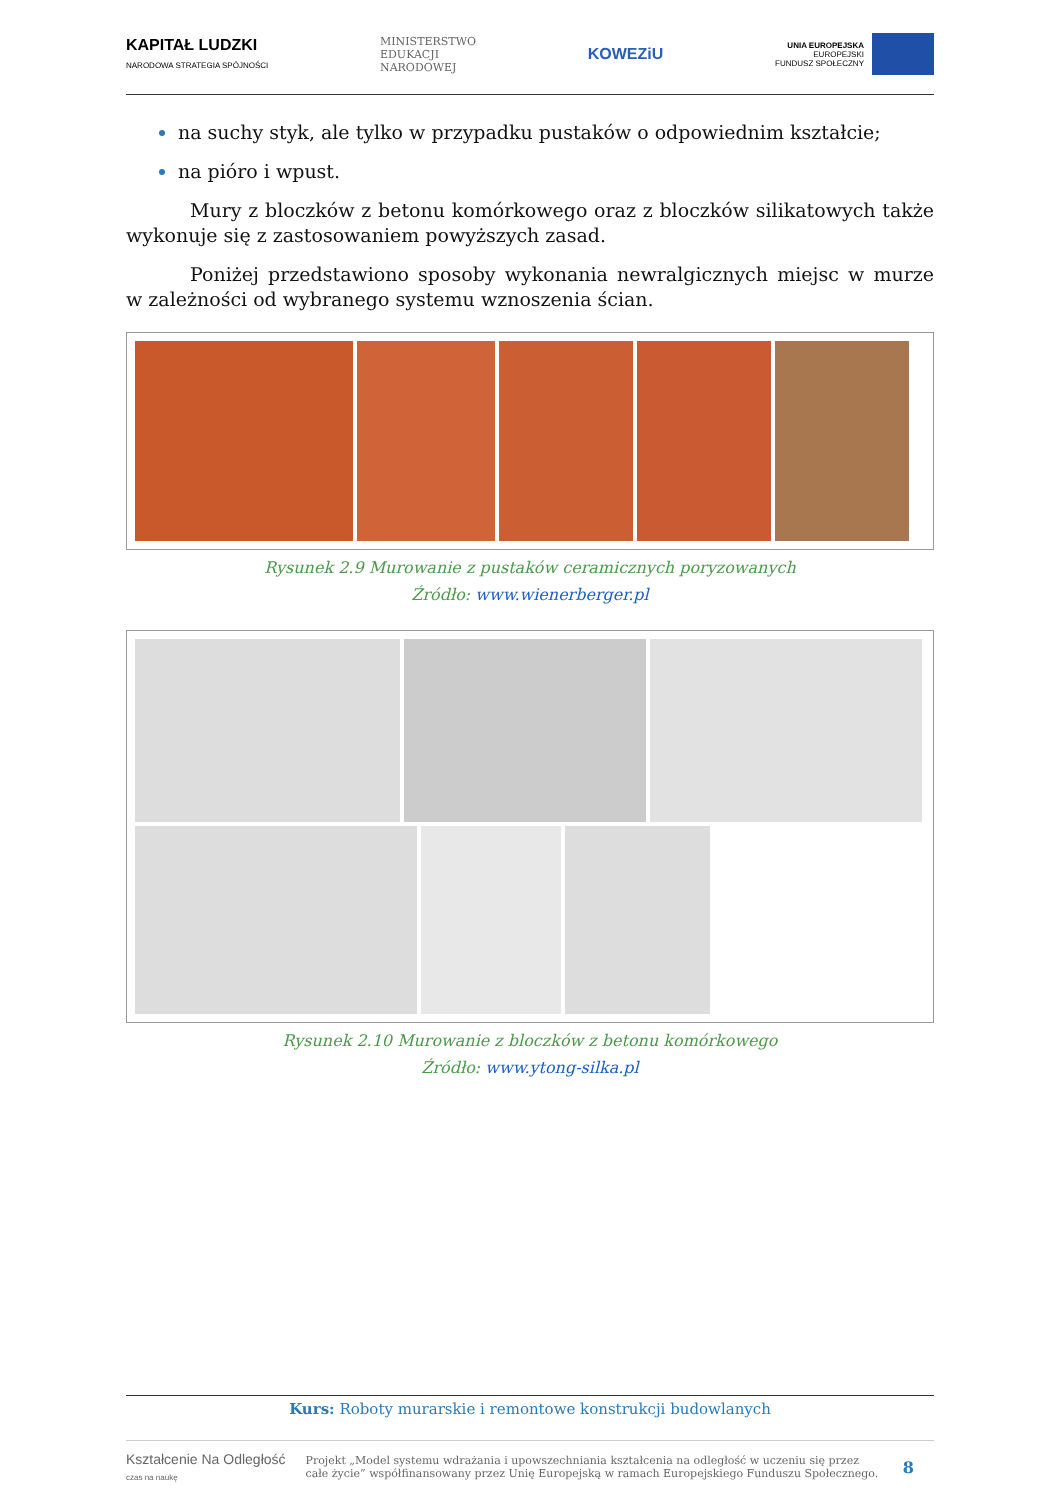KAPITAŁ LUDZKI
NARODOWA STRATEGIA SPÓJNOŚCI
MINISTERSTWO
EDUKACJI
NARODOWEJ
KOWEZiU
UNIA EUROPEJSKA
EUROPEJSKI
FUNDUSZ SPOŁECZNY
na suchy styk, ale tylko w przypadku pustaków o odpowiednim kształcie;
na pióro i wpust.
Mury z bloczków z betonu komórkowego oraz z bloczków silikatowych także wykonuje się z zastosowaniem powyższych zasad.
Poniżej przedstawiono sposoby wykonania newralgicznych miejsc w murze w zależności od wybranego systemu wznoszenia ścian.
Rysunek 2.9 Murowanie z pustaków ceramicznych poryzowanych
Źródło: www.wienerberger.pl
Rysunek 2.10 Murowanie z bloczków z betonu komórkowego
Źródło: www.ytong-silka.pl
Kurs: Roboty murarskie i remontowe konstrukcji budowlanych
Kształcenie Na Odległość
czas na naukę Projekt „Model systemu wdrażania i upowszechniania kształcenia na odległość w uczeniu się przez całe życie” współfinansowany przez Unię Europejską w ramach Europejskiego Funduszu Społecznego. 8